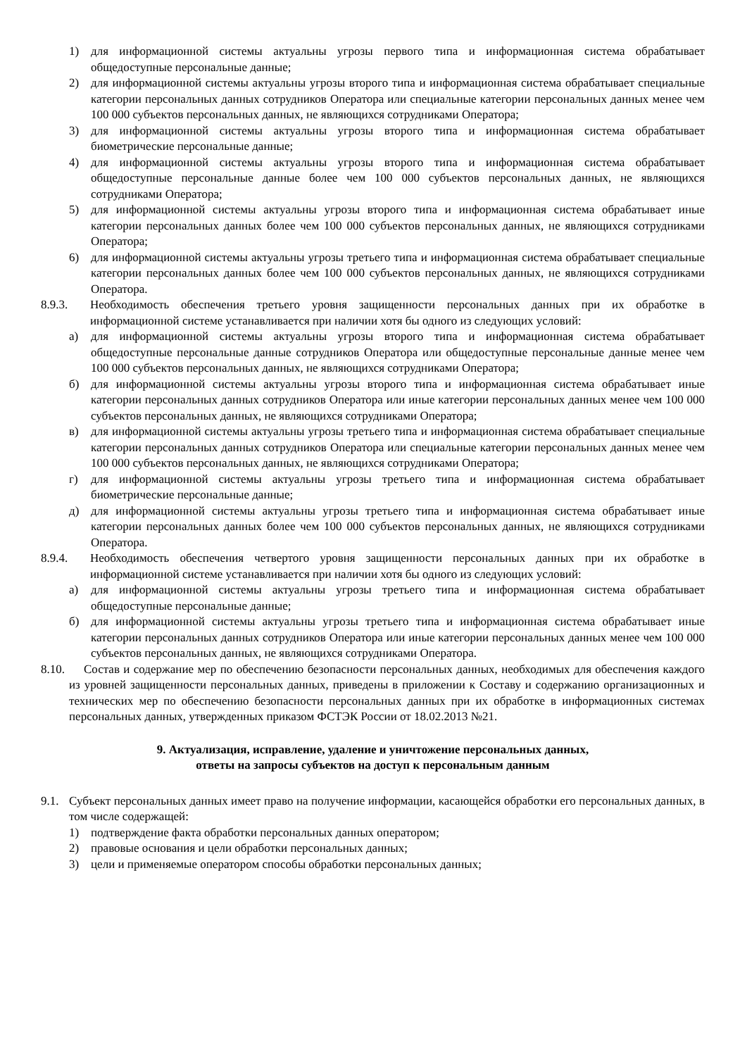1) для информационной системы актуальны угрозы первого типа и информационная система обрабатывает общедоступные персональные данные;
2) для информационной системы актуальны угрозы второго типа и информационная система обрабатывает специальные категории персональных данных сотрудников Оператора или специальные категории персональных данных менее чем 100 000 субъектов персональных данных, не являющихся сотрудниками Оператора;
3) для информационной системы актуальны угрозы второго типа и информационная система обрабатывает биометрические персональные данные;
4) для информационной системы актуальны угрозы второго типа и информационная система обрабатывает общедоступные персональные данные более чем 100 000 субъектов персональных данных, не являющихся сотрудниками Оператора;
5) для информационной системы актуальны угрозы второго типа и информационная система обрабатывает иные категории персональных данных более чем 100 000 субъектов персональных данных, не являющихся сотрудниками Оператора;
6) для информационной системы актуальны угрозы третьего типа и информационная система обрабатывает специальные категории персональных данных более чем 100 000 субъектов персональных данных, не являющихся сотрудниками Оператора.
8.9.3. Необходимость обеспечения третьего уровня защищенности персональных данных при их обработке в информационной системе устанавливается при наличии хотя бы одного из следующих условий:
а) для информационной системы актуальны угрозы второго типа и информационная система обрабатывает общедоступные персональные данные сотрудников Оператора или общедоступные персональные данные менее чем 100 000 субъектов персональных данных, не являющихся сотрудниками Оператора;
б) для информационной системы актуальны угрозы второго типа и информационная система обрабатывает иные категории персональных данных сотрудников Оператора или иные категории персональных данных менее чем 100 000 субъектов персональных данных, не являющихся сотрудниками Оператора;
в) для информационной системы актуальны угрозы третьего типа и информационная система обрабатывает специальные категории персональных данных сотрудников Оператора или специальные категории персональных данных менее чем 100 000 субъектов персональных данных, не являющихся сотрудниками Оператора;
г) для информационной системы актуальны угрозы третьего типа и информационная система обрабатывает биометрические персональные данные;
д) для информационной системы актуальны угрозы третьего типа и информационная система обрабатывает иные категории персональных данных более чем 100 000 субъектов персональных данных, не являющихся сотрудниками Оператора.
8.9.4. Необходимость обеспечения четвертого уровня защищенности персональных данных при их обработке в информационной системе устанавливается при наличии хотя бы одного из следующих условий:
а) для информационной системы актуальны угрозы третьего типа и информационная система обрабатывает общедоступные персональные данные;
б) для информационной системы актуальны угрозы третьего типа и информационная система обрабатывает иные категории персональных данных сотрудников Оператора или иные категории персональных данных менее чем 100 000 субъектов персональных данных, не являющихся сотрудниками Оператора.
8.10. Состав и содержание мер по обеспечению безопасности персональных данных, необходимых для обеспечения каждого из уровней защищенности персональных данных, приведены в приложении к Составу и содержанию организационных и технических мер по обеспечению безопасности персональных данных при их обработке в информационных системах персональных данных, утвержденных приказом ФСТЭК России от 18.02.2013 №21.
9. Актуализация, исправление, удаление и уничтожение персональных данных,
ответы на запросы субъектов на доступ к персональным данным
9.1. Субъект персональных данных имеет право на получение информации, касающейся обработки его персональных данных, в том числе содержащей:
1) подтверждение факта обработки персональных данных оператором;
2) правовые основания и цели обработки персональных данных;
3) цели и применяемые оператором способы обработки персональных данных;